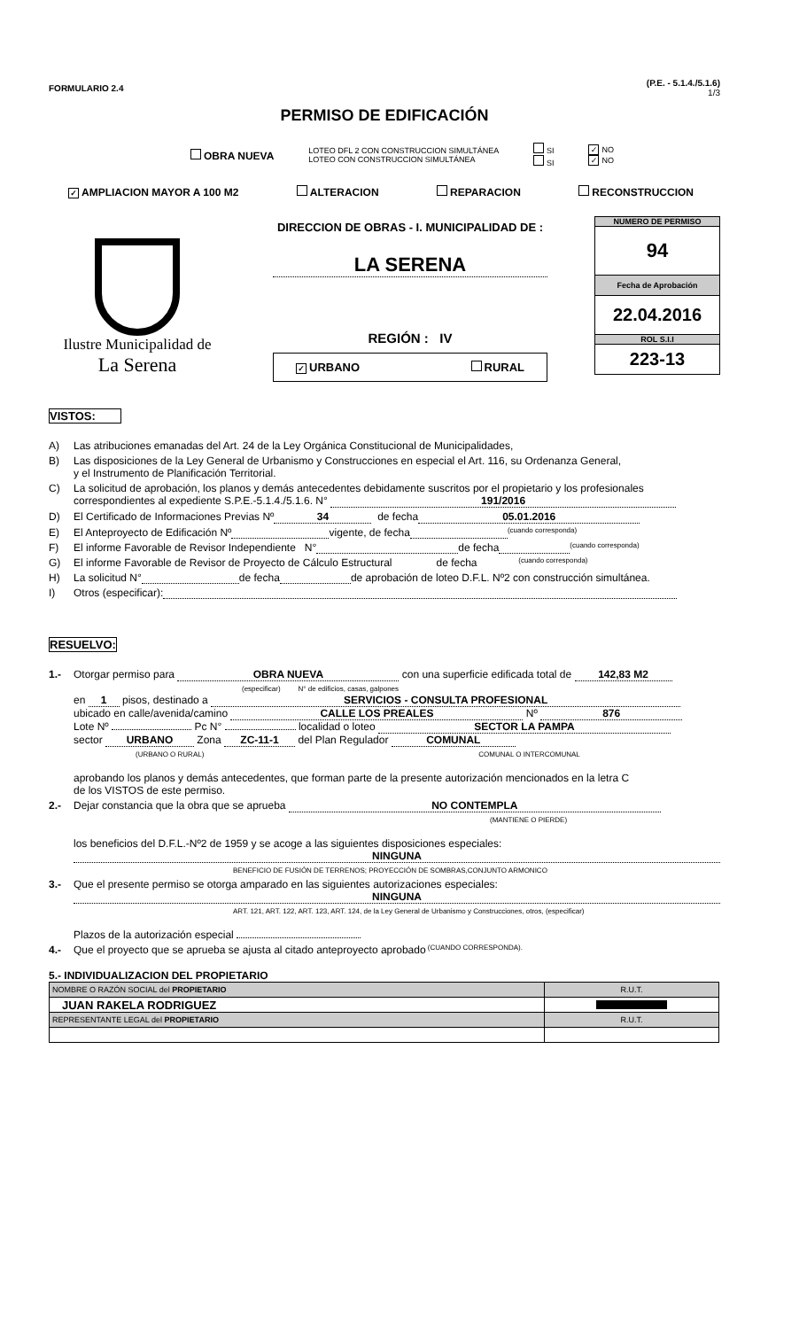FORMULARIO 2.4 (P.E. - 5.1.4./5.1.6)
1/3
PERMISO DE EDIFICACIÓN
OBRA NUEVA LOTEO DFL 2 CON CONSTRUCCION SIMULTÁNEA
LOTEO CON CONSTRUCCION SIMULTÁNEA SI
SI ✓ NO
✓ NO
✓ AMPLIACION MAYOR A 100 M2 ALTERACION REPARACION RECONSTRUCCION
Ilustre Municipalidad de
La Serena
DIRECCION DE OBRAS - I. MUNICIPALIDAD DE :
LA SERENA
REGIÓN : IV
✓ URBANO RURAL
NUMERO DE PERMISO
94
Fecha de Aprobación
22.04.2016
ROL S.I.I
223-13
VISTOS:
A) Las atribuciones emanadas del Art. 24 de la Ley Orgánica Constitucional de Municipalidades,
B) Las disposiciones de la Ley General de Urbanismo y Construcciones en especial el Art. 116, su Ordenanza General,
y el Instrumento de Planificación Territorial.
C) La solicitud de aprobación, los planos y demás antecedentes debidamente suscritos por el propietario y los profesionales
correspondientes al expediente S.P.E.-5.1.4./5.1.6. N° 191/2016
D) El Certificado de Informaciones Previas Nº 34 de fecha 05.01.2016
E) El Anteproyecto de Edificación Nº vigente, de fecha (cuando corresponda)
F) El informe Favorable de Revisor Independiente N° de fecha (cuando corresponda)
G) El informe Favorable de Revisor de Proyecto de Cálculo Estructural de fecha (cuando corresponda)
H) La solicitud N° de fecha de aprobación de loteo D.F.L. Nº2 con construcción simultánea.
I) Otros (especificar):
RESUELVO:
1.- Otorgar permiso para OBRA NUEVA con una superficie edificada total de 142,83 M2
(especificar) N° de edificios, casas, galpones
en 1 pisos, destinado a SERVICIOS - CONSULTA PROFESIONAL
ubicado en calle/avenida/camino CALLE LOS PREALES Nº 876
Lote Nº Pc N° localidad o loteo SECTOR LA PAMPA
sector URBANO Zona ZC-11-1 del Plan Regulador COMUNAL
(URBANO O RURAL) COMUNAL O INTERCOMUNAL
aprobando los planos y demás antecedentes, que forman parte de la presente autorización mencionados en la letra C
de los VISTOS de este permiso.
2.- Dejar constancia que la obra que se aprueba NO CONTEMPLA
(MANTIENE O PIERDE)
los beneficios del D.F.L.-Nº2 de 1959 y se acoge a las siguientes disposiciones especiales:
NINGUNA
BENEFICIO DE FUSIÓN DE TERRENOS; PROYECCIÓN DE SOMBRAS,CONJUNTO ARMONICO
3.- Que el presente permiso se otorga amparado en las siguientes autorizaciones especiales:
NINGUNA
ART. 121, ART. 122, ART. 123, ART. 124, de la Ley General de Urbanismo y Construcciones, otros, (especificar)
Plazos de la autorización especial
4.- Que el proyecto que se aprueba se ajusta al citado anteproyecto aprobado (CUANDO CORRESPONDA).
5.- INDIVIDUALIZACION DEL PROPIETARIO
| NOMBRE O RAZÓN SOCIAL del PROPIETARIO | R.U.T. |
| JUAN RAKELA RODRIGUEZ | |
| REPRESENTANTE LEGAL del PROPIETARIO | R.U.T. |